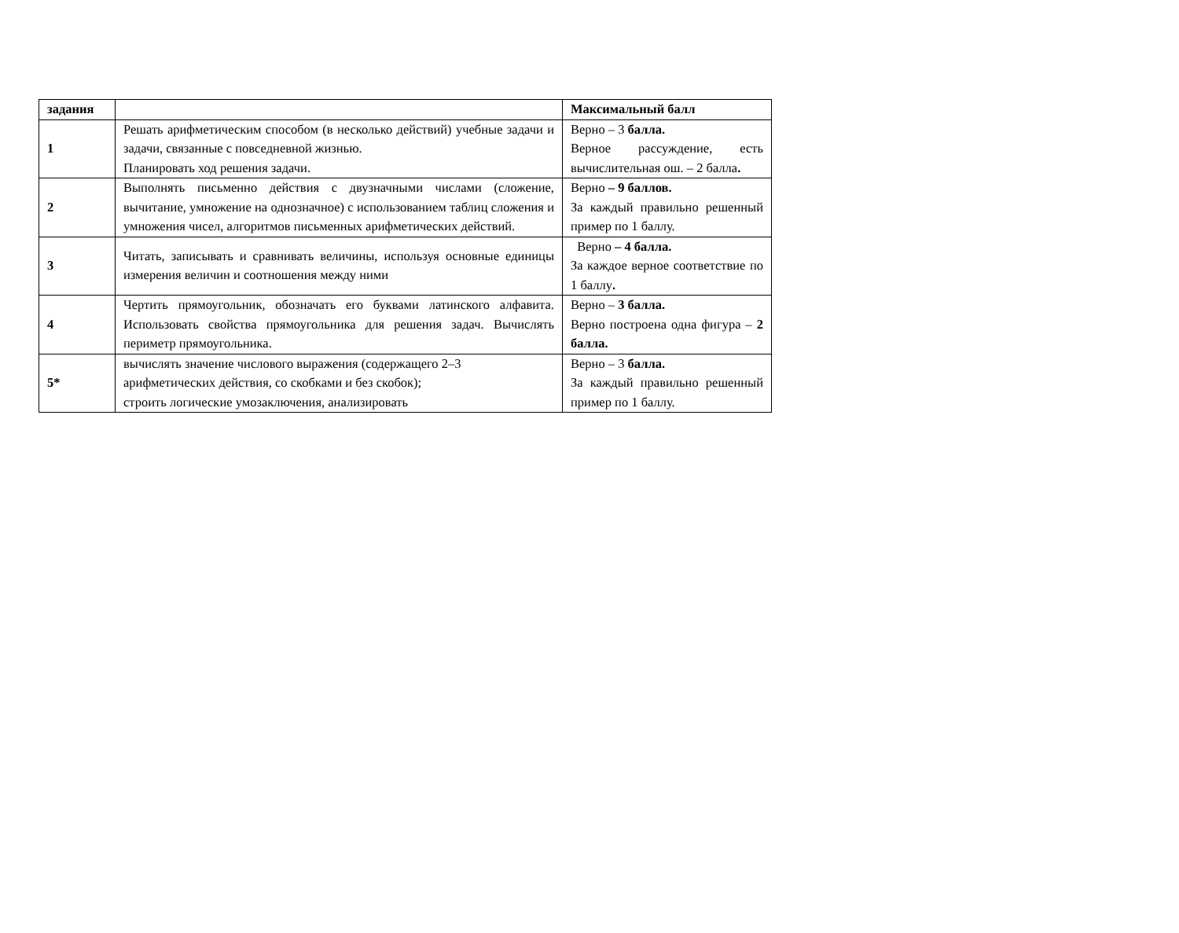| задания | | Максимальный балл |
| 1 | Решать арифметическим способом (в несколько действий) учебные задачи и задачи, связанные с повседневной жизнью. Планировать ход решения задачи. | Верно – 3 балла. Верное рассуждение, есть вычислительная ош. – 2 балла . |
| 2 | Выполнять письменно действия с двузначными числами (сложение, вычитание, умножение на однозначное) с использованием таблиц сложения и умножения чисел, алгоритмов письменных арифметических действий. | Верно – 9 баллов. За каждый правильно решенный пример по 1 баллу. |
| 3 | Читать, записывать и сравнивать величины, используя основные единицы измерения величин и соотношения между ними | Верно – 4 балла. За каждое верное соответствие по 1 баллу . |
| 4 | Чертить прямоугольник, обозначать его буквами латинского алфавита. Использовать свойства прямоугольника для решения задач. Вычислять периметр прямоугольника. | Верно – 3 балла. Верно построена одна фигура – 2 балла. |
| 5* | вычислять значение числового выражения (содержащего 2–3 арифметических действия, со скобками и без скобок); строить логические умозаключения, анализировать | Верно – 3 балла. За каждый правильно решенный пример по 1 баллу. |